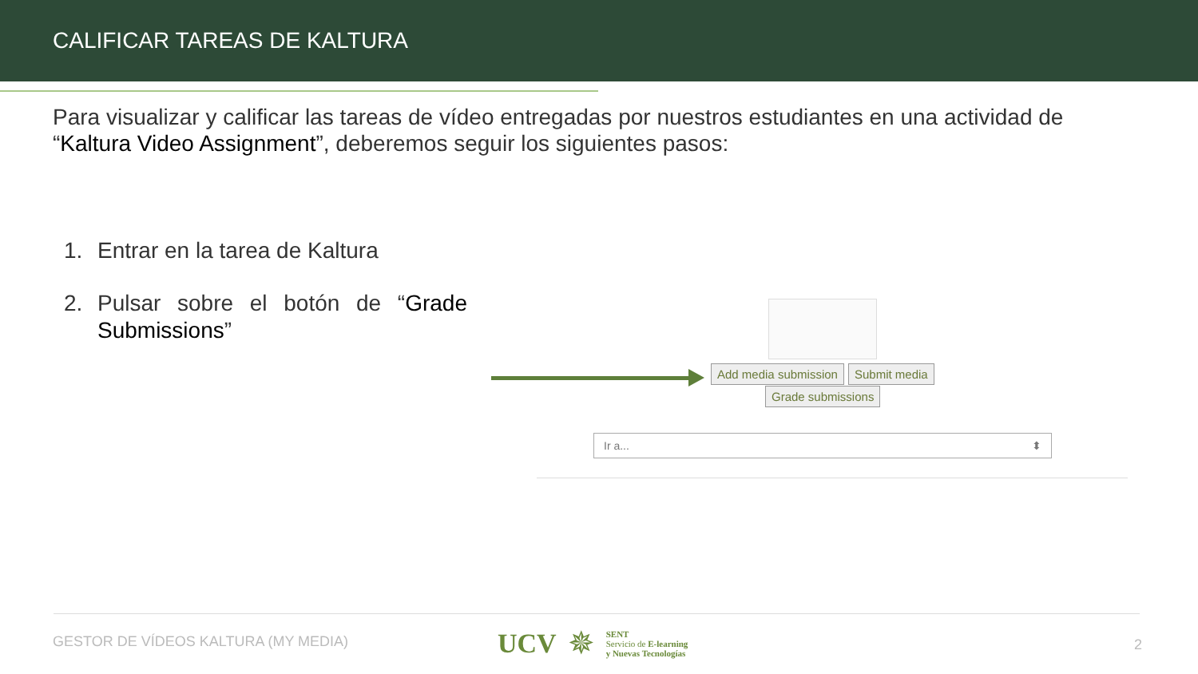CALIFICAR TAREAS DE KALTURA
Para visualizar y calificar las tareas de vídeo entregadas por nuestros estudiantes en una actividad de “Kaltura Video Assignment”, deberemos seguir los siguientes pasos:
1. Entrar en la tarea de Kaltura
2. Pulsar sobre el botón de “Grade Submissions”
Add media submission Submit media
Grade submissions
Ir a... ⬍
GESTOR DE VÍDEOS KALTURA (MY MEDIA)
UCV ✵ SENT
Servicio de E-learning
y Nuevas Tecnologías
2